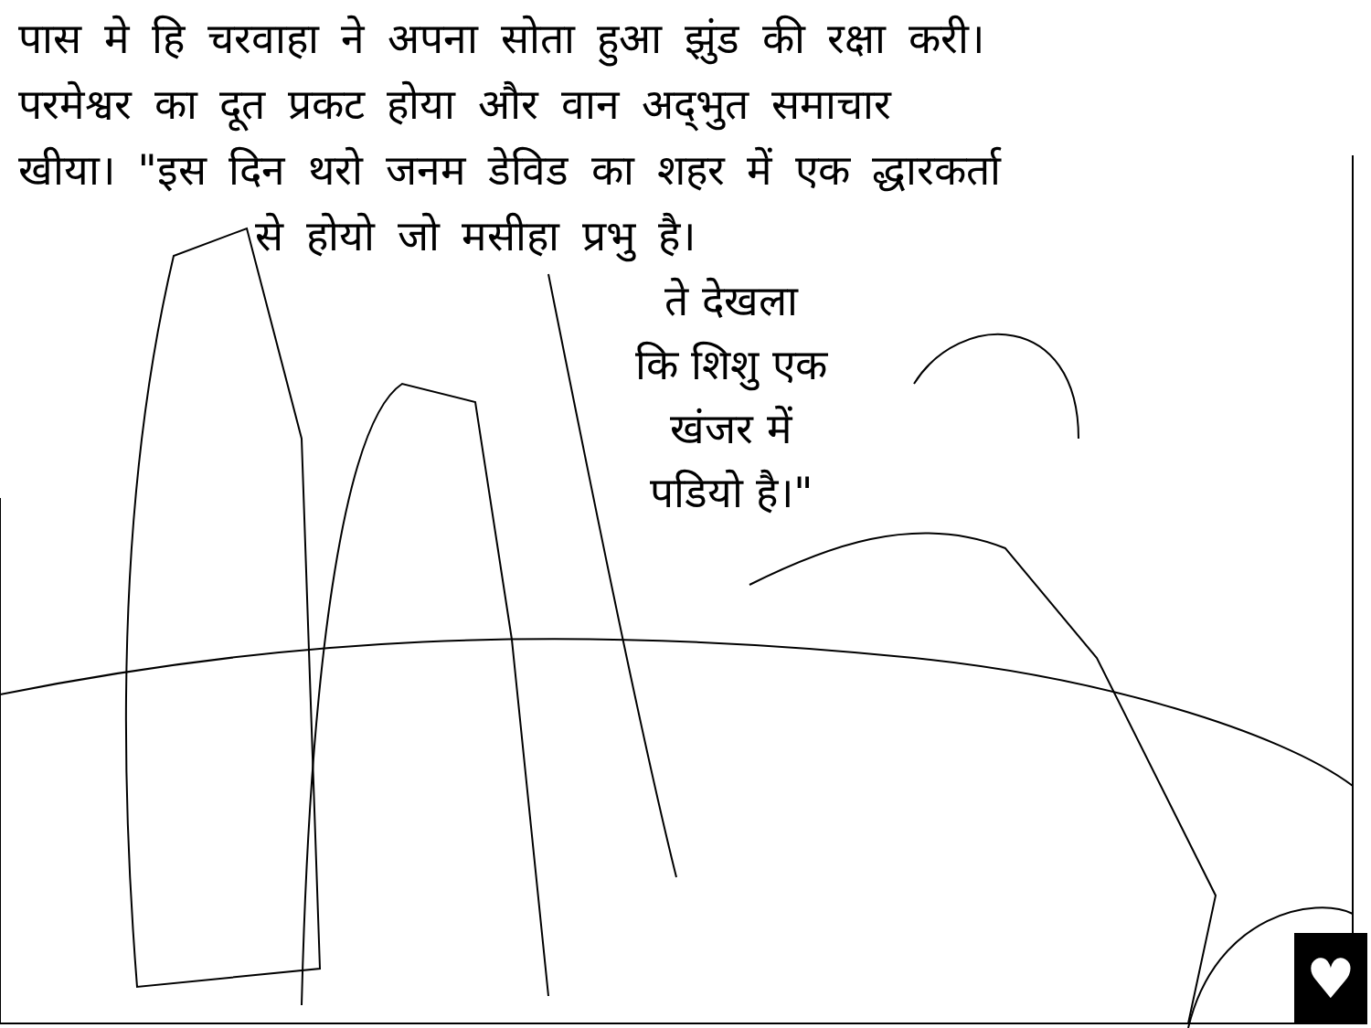पास मे हि चरवाहा ने अपना सोता हुआ झुंड की रक्षा करी।
परमेश्वर का दूत प्रकट होया और वान अद्‌भुत समाचार
खीया। "इस दिन थरो जनम डेविड का शहर में एक द्धारकर्ता
से होयो जो मसीहा प्रभु है।
ते देखला
कि शिशु एक
खंजर में
पडियो है।"
♥